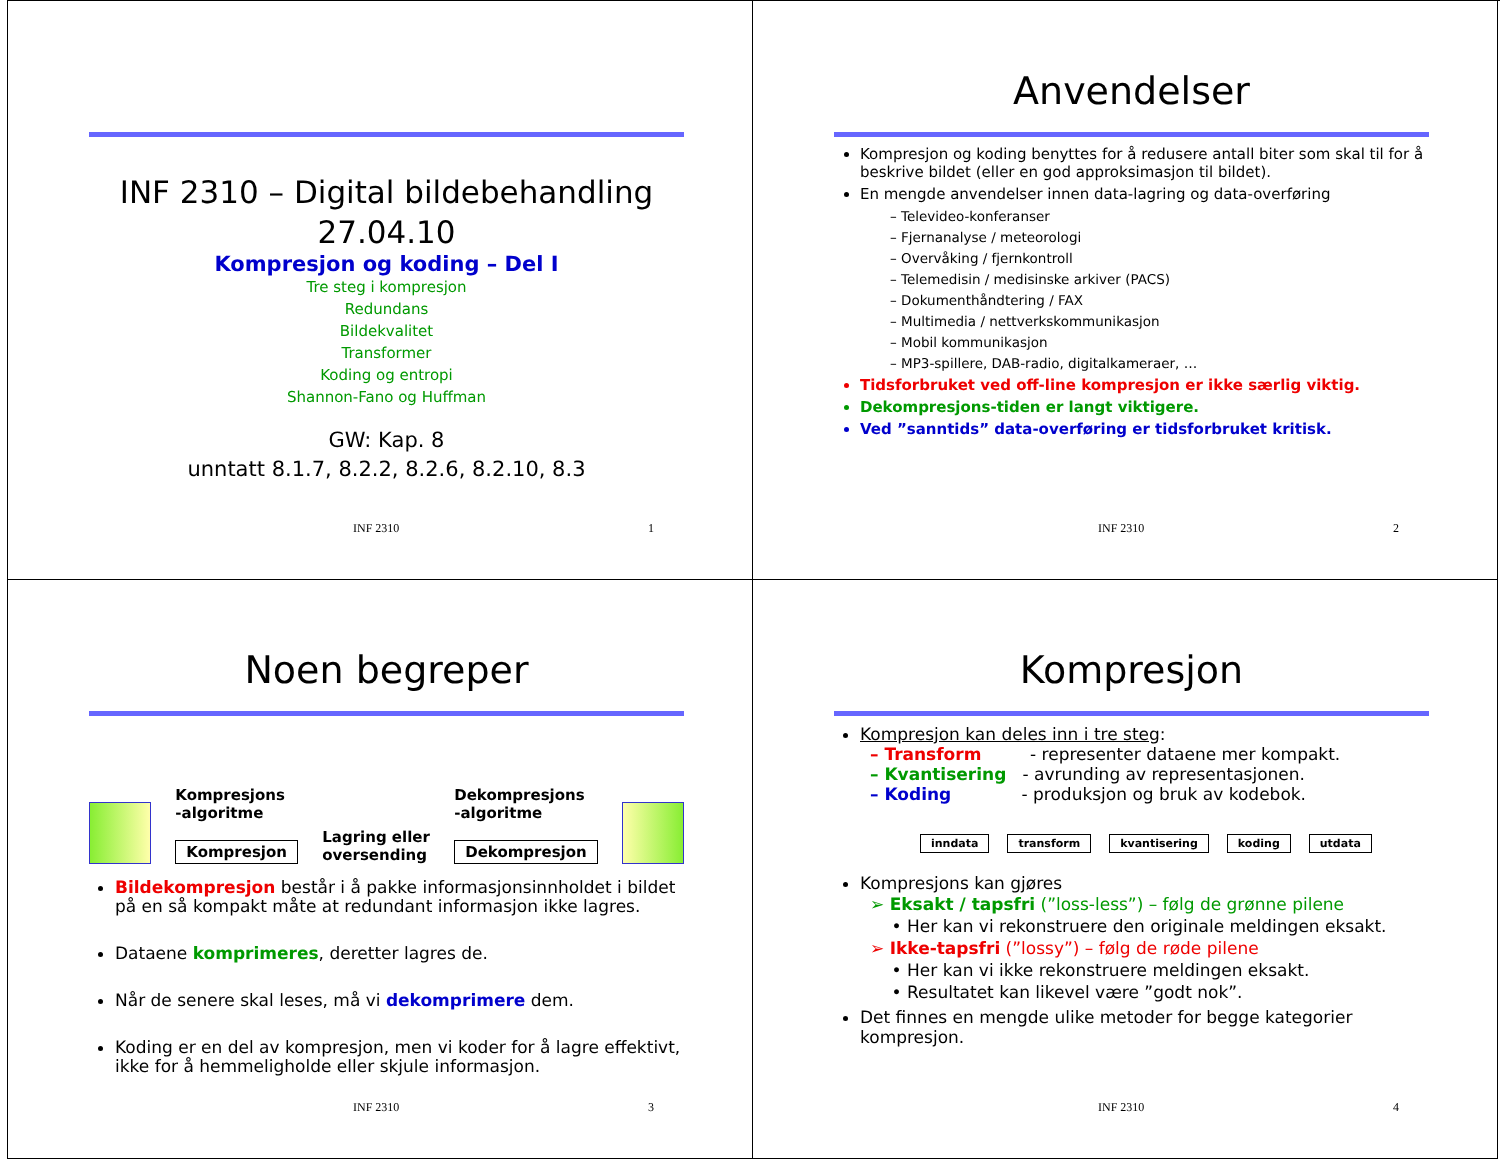INF 2310 – Digital bildebehandling
27.04.10
Kompresjon og koding – Del I
Tre steg i kompresjon
Redundans
Bildekvalitet
Transformer
Koding og entropi
Shannon-Fano og Huffman
GW: Kap. 8
unntatt 8.1.7, 8.2.2, 8.2.6, 8.2.10, 8.3
INF 2310 1
Anvendelser
Kompresjon og koding benyttes for å redusere antall biter som skal til for å beskrive bildet (eller en god approksimasjon til bildet).
En mengde anvendelser innen data-lagring og data-overføring
– Televideo-konferanser
– Fjernanalyse / meteorologi
– Overvåking / fjernkontroll
– Telemedisin / medisinske arkiver (PACS)
– Dokumenthåndtering / FAX
– Multimedia / nettverkskommunikasjon
– Mobil kommunikasjon
– MP3-spillere, DAB-radio, digitalkameraer, …
Tidsforbruket ved off-line kompresjon er ikke særlig viktig.
Dekompresjons-tiden er langt viktigere.
Ved ”sanntids” data-overføring er tidsforbruket kritisk.
INF 2310 2
Noen begreper
Kompresjons
-algoritme
Kompresjon
Lagring eller
oversending
Dekompresjons
-algoritme
Dekompresjon
Bildekompresjon består i å pakke informasjonsinnholdet i bildet på en så kompakt måte at redundant informasjon ikke lagres.
Dataene komprimeres, deretter lagres de.
Når de senere skal leses, må vi dekomprimere dem.
Koding er en del av kompresjon, men vi koder for å lagre effektivt, ikke for å hemmeligholde eller skjule informasjon.
INF 2310 3
Kompresjon
Kompresjon kan deles inn i tre steg:
– Transform - representer dataene mer kompakt.
– Kvantisering - avrunding av representasjonen.
– Koding - produksjon og bruk av kodebok.
inndata transform kvantisering koding utdata
Kompresjons kan gjøres
➢ Eksakt / tapsfri (”loss-less”) – følg de grønne pilene
• Her kan vi rekonstruere den originale meldingen eksakt.
➢ Ikke-tapsfri (”lossy”) – følg de røde pilene
• Her kan vi ikke rekonstruere meldingen eksakt.
• Resultatet kan likevel være ”godt nok”.
Det finnes en mengde ulike metoder for begge kategorier kompresjon.
INF 2310 4